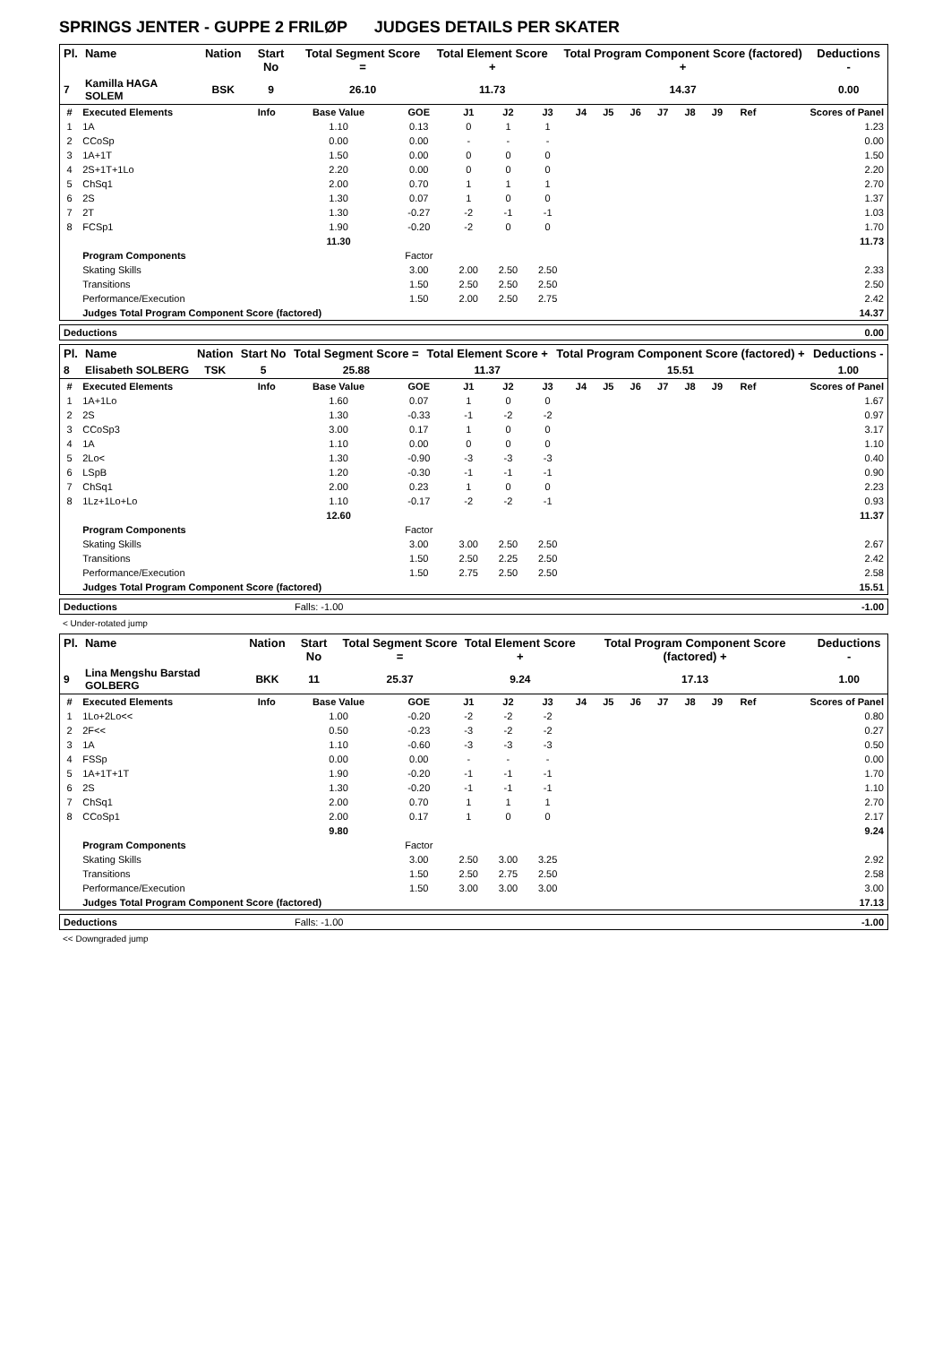SPRINGS JENTER - GUPPE 2 FRILØP JUDGES DETAILS PER SKATER
| Pl. | Name | Nation | Start No | Total Segment Score = | Total Element Score + | Total Program Component Score (factored) + | Deductions - |
| --- | --- | --- | --- | --- | --- | --- | --- |
| 7 | Kamilla HAGA SOLEM | BSK | 9 | 26.10 | 11.73 | 14.37 | 0.00 |
| # | Executed Elements | Info | Base Value | GOE | J1 | J2 | J3 | J4 | J5 | J6 | J7 | J8 | J9 | Ref | Scores of Panel |
| --- | --- | --- | --- | --- | --- | --- | --- | --- | --- | --- | --- | --- | --- | --- | --- |
| 1 | 1A | | 1.10 | 0.13 | 0 | 1 | 1 | | | | | | | | 1.23 |
| 2 | CCoSp | | 0.00 | 0.00 | - | - | - | | | | | | | | 0.00 |
| 3 | 1A+1T | | 1.50 | 0.00 | 0 | 0 | 0 | | | | | | | | 1.50 |
| 4 | 2S+1T+1Lo | | 2.20 | 0.00 | 0 | 0 | 0 | | | | | | | | 2.20 |
| 5 | ChSq1 | | 2.00 | 0.70 | 1 | 1 | 1 | | | | | | | | 2.70 |
| 6 | 2S | | 1.30 | 0.07 | 1 | 0 | 0 | | | | | | | | 1.37 |
| 7 | 2T | | 1.30 | -0.27 | -2 | -1 | -1 | | | | | | | | 1.03 |
| 8 | FCSp1 | | 1.90 | -0.20 | -2 | 0 | 0 | | | | | | | | 1.70 |
| | | | 11.30 | | | | | | | | | | | | 11.73 |
| | Program Components | | | Factor | | | | | | | | | | | |
| | Skating Skills | | | 3.00 | 2.00 | 2.50 | 2.50 | | | | | | | | 2.33 |
| | Transitions | | | 1.50 | 2.50 | 2.50 | 2.50 | | | | | | | | 2.50 |
| | Performance/Execution | | | 1.50 | 2.00 | 2.50 | 2.75 | | | | | | | | 2.42 |
| | Judges Total Program Component Score (factored) | | | | | | | | | | | | | | 14.37 |
| Deductions | 0.00 |
| Pl. | Name | Nation | Start No | Total Segment Score = | Total Element Score + | Total Program Component Score (factored) + | Deductions - |
| --- | --- | --- | --- | --- | --- | --- | --- |
| 8 | Elisabeth SOLBERG | TSK | 5 | 25.88 | 11.37 | 15.51 | 1.00 |
| # | Executed Elements | Info | Base Value | GOE | J1 | J2 | J3 | J4 | J5 | J6 | J7 | J8 | J9 | Ref | Scores of Panel |
| --- | --- | --- | --- | --- | --- | --- | --- | --- | --- | --- | --- | --- | --- | --- | --- |
| 1 | 1A+1Lo | | 1.60 | 0.07 | 1 | 0 | 0 | | | | | | | | 1.67 |
| 2 | 2S | | 1.30 | -0.33 | -1 | -2 | -2 | | | | | | | | 0.97 |
| 3 | CCoSp3 | | 3.00 | 0.17 | 1 | 0 | 0 | | | | | | | | 3.17 |
| 4 | 1A | | 1.10 | 0.00 | 0 | 0 | 0 | | | | | | | | 1.10 |
| 5 | 2Lo< | | 1.30 | -0.90 | -3 | -3 | -3 | | | | | | | | 0.40 |
| 6 | LSpB | | 1.20 | -0.30 | -1 | -1 | -1 | | | | | | | | 0.90 |
| 7 | ChSq1 | | 2.00 | 0.23 | 1 | 0 | 0 | | | | | | | | 2.23 |
| 8 | 1Lz+1Lo+Lo | | 1.10 | -0.17 | -2 | -2 | -1 | | | | | | | | 0.93 |
| | | | 12.60 | | | | | | | | | | | | 11.37 |
| | Program Components | | | Factor | | | | | | | | | | | |
| | Skating Skills | | | 3.00 | 3.00 | 2.50 | 2.50 | | | | | | | | 2.67 |
| | Transitions | | | 1.50 | 2.50 | 2.25 | 2.50 | | | | | | | | 2.42 |
| | Performance/Execution | | | 1.50 | 2.75 | 2.50 | 2.50 | | | | | | | | 2.58 |
| | Judges Total Program Component Score (factored) | | | | | | | | | | | | | | 15.51 |
| Deductions | Falls: -1.00 | -1.00 |
< Under-rotated jump
| Pl. | Name | Nation | Start No | Total Segment Score = | Total Element Score + | Total Program Component Score (factored) + | Deductions - |
| --- | --- | --- | --- | --- | --- | --- | --- |
| 9 | Lina Mengshu Barstad GOLBERG | BKK | 11 | 25.37 | 9.24 | 17.13 | 1.00 |
| # | Executed Elements | Info | Base Value | GOE | J1 | J2 | J3 | J4 | J5 | J6 | J7 | J8 | J9 | Ref | Scores of Panel |
| --- | --- | --- | --- | --- | --- | --- | --- | --- | --- | --- | --- | --- | --- | --- | --- |
| 1 | 1Lo+2Lo<< | | 1.00 | -0.20 | -2 | -2 | -2 | | | | | | | | 0.80 |
| 2 | 2F<< | | 0.50 | -0.23 | -3 | -2 | -2 | | | | | | | | 0.27 |
| 3 | 1A | | 1.10 | -0.60 | -3 | -3 | -3 | | | | | | | | 0.50 |
| 4 | FSSp | | 0.00 | 0.00 | - | - | - | | | | | | | | 0.00 |
| 5 | 1A+1T+1T | | 1.90 | -0.20 | -1 | -1 | -1 | | | | | | | | 1.70 |
| 6 | 2S | | 1.30 | -0.20 | -1 | -1 | -1 | | | | | | | | 1.10 |
| 7 | ChSq1 | | 2.00 | 0.70 | 1 | 1 | 1 | | | | | | | | 2.70 |
| 8 | CCoSp1 | | 2.00 | 0.17 | 1 | 0 | 0 | | | | | | | | 2.17 |
| | | | 9.80 | | | | | | | | | | | | 9.24 |
| | Program Components | | | Factor | | | | | | | | | | | |
| | Skating Skills | | | 3.00 | 2.50 | 3.00 | 3.25 | | | | | | | | 2.92 |
| | Transitions | | | 1.50 | 2.50 | 2.75 | 2.50 | | | | | | | | 2.58 |
| | Performance/Execution | | | 1.50 | 3.00 | 3.00 | 3.00 | | | | | | | | 3.00 |
| | Judges Total Program Component Score (factored) | | | | | | | | | | | | | | 17.13 |
| Deductions | Falls: -1.00 | -1.00 |
<< Downgraded jump